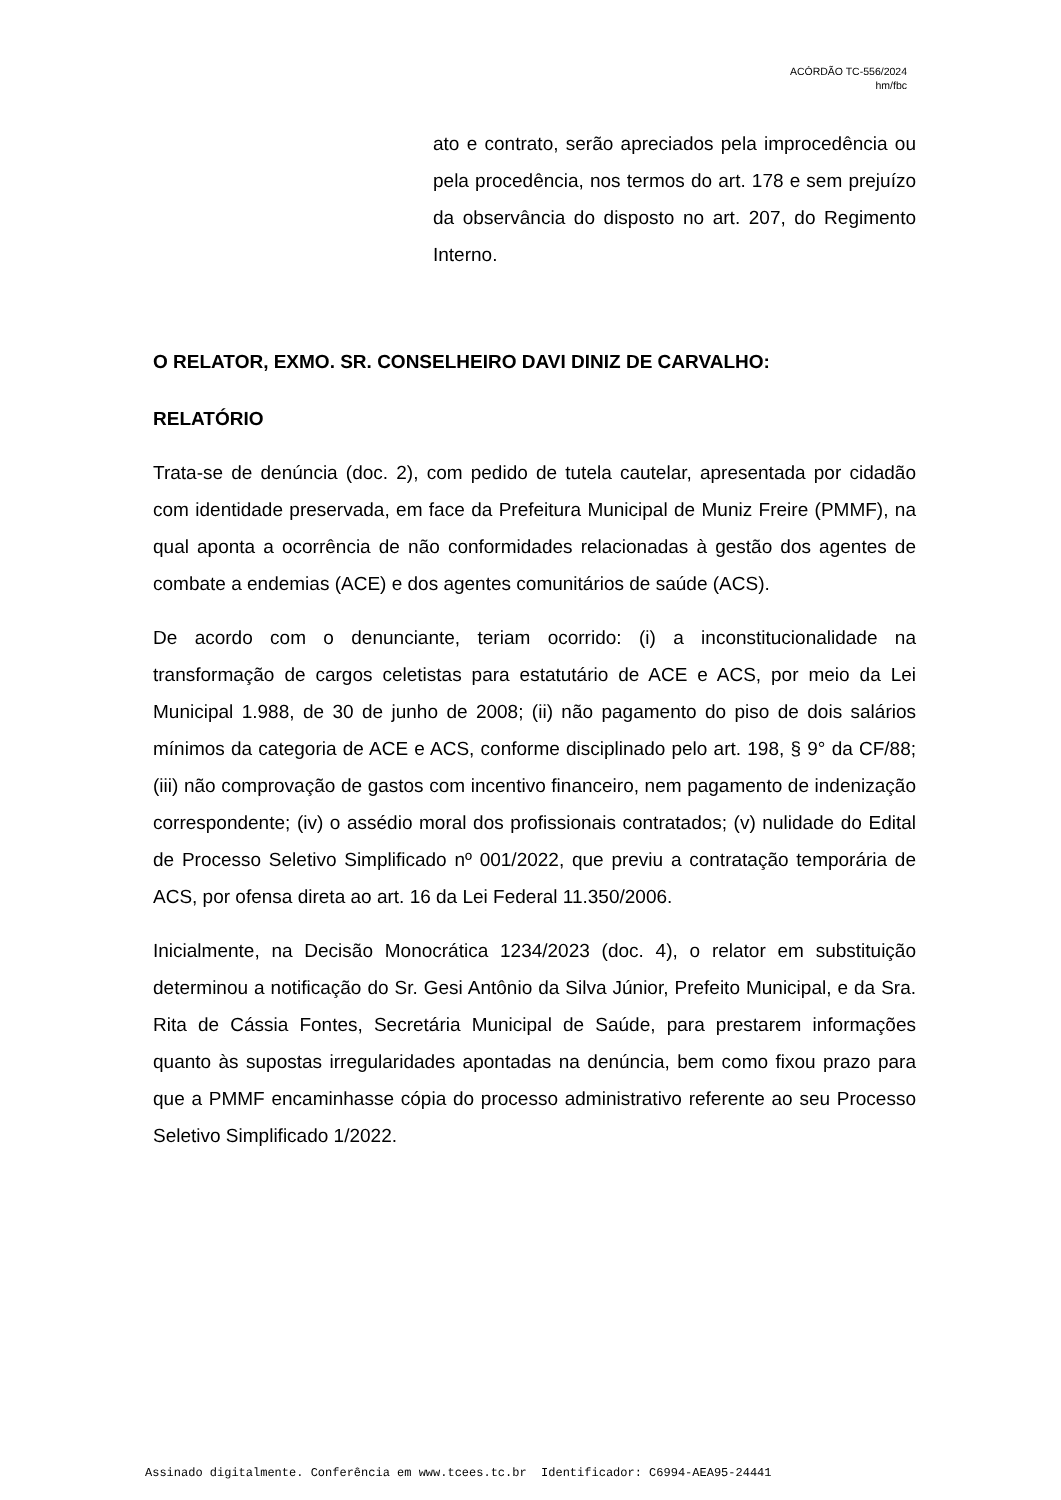ACÓRDÃO TC-556/2024
hm/fbc
ato e contrato, serão apreciados pela improcedência ou pela procedência, nos termos do art. 178 e sem prejuízo da observância do disposto no art. 207, do Regimento Interno.
O RELATOR, EXMO. SR. CONSELHEIRO DAVI DINIZ DE CARVALHO:
RELATÓRIO
Trata-se de denúncia (doc. 2), com pedido de tutela cautelar, apresentada por cidadão com identidade preservada, em face da Prefeitura Municipal de Muniz Freire (PMMF), na qual aponta a ocorrência de não conformidades relacionadas à gestão dos agentes de combate a endemias (ACE) e dos agentes comunitários de saúde (ACS).
De acordo com o denunciante, teriam ocorrido: (i) a inconstitucionalidade na transformação de cargos celetistas para estatutário de ACE e ACS, por meio da Lei Municipal 1.988, de 30 de junho de 2008; (ii) não pagamento do piso de dois salários mínimos da categoria de ACE e ACS, conforme disciplinado pelo art. 198, § 9° da CF/88; (iii) não comprovação de gastos com incentivo financeiro, nem pagamento de indenização correspondente; (iv) o assédio moral dos profissionais contratados; (v) nulidade do Edital de Processo Seletivo Simplificado nº 001/2022, que previu a contratação temporária de ACS, por ofensa direta ao art. 16 da Lei Federal 11.350/2006.
Inicialmente, na Decisão Monocrática 1234/2023 (doc. 4), o relator em substituição determinou a notificação do Sr. Gesi Antônio da Silva Júnior, Prefeito Municipal, e da Sra. Rita de Cássia Fontes, Secretária Municipal de Saúde, para prestarem informações quanto às supostas irregularidades apontadas na denúncia, bem como fixou prazo para que a PMMF encaminhasse cópia do processo administrativo referente ao seu Processo Seletivo Simplificado 1/2022.
Assinado digitalmente. Conferência em www.tcees.tc.br Identificador: C6994-AEA95-24441